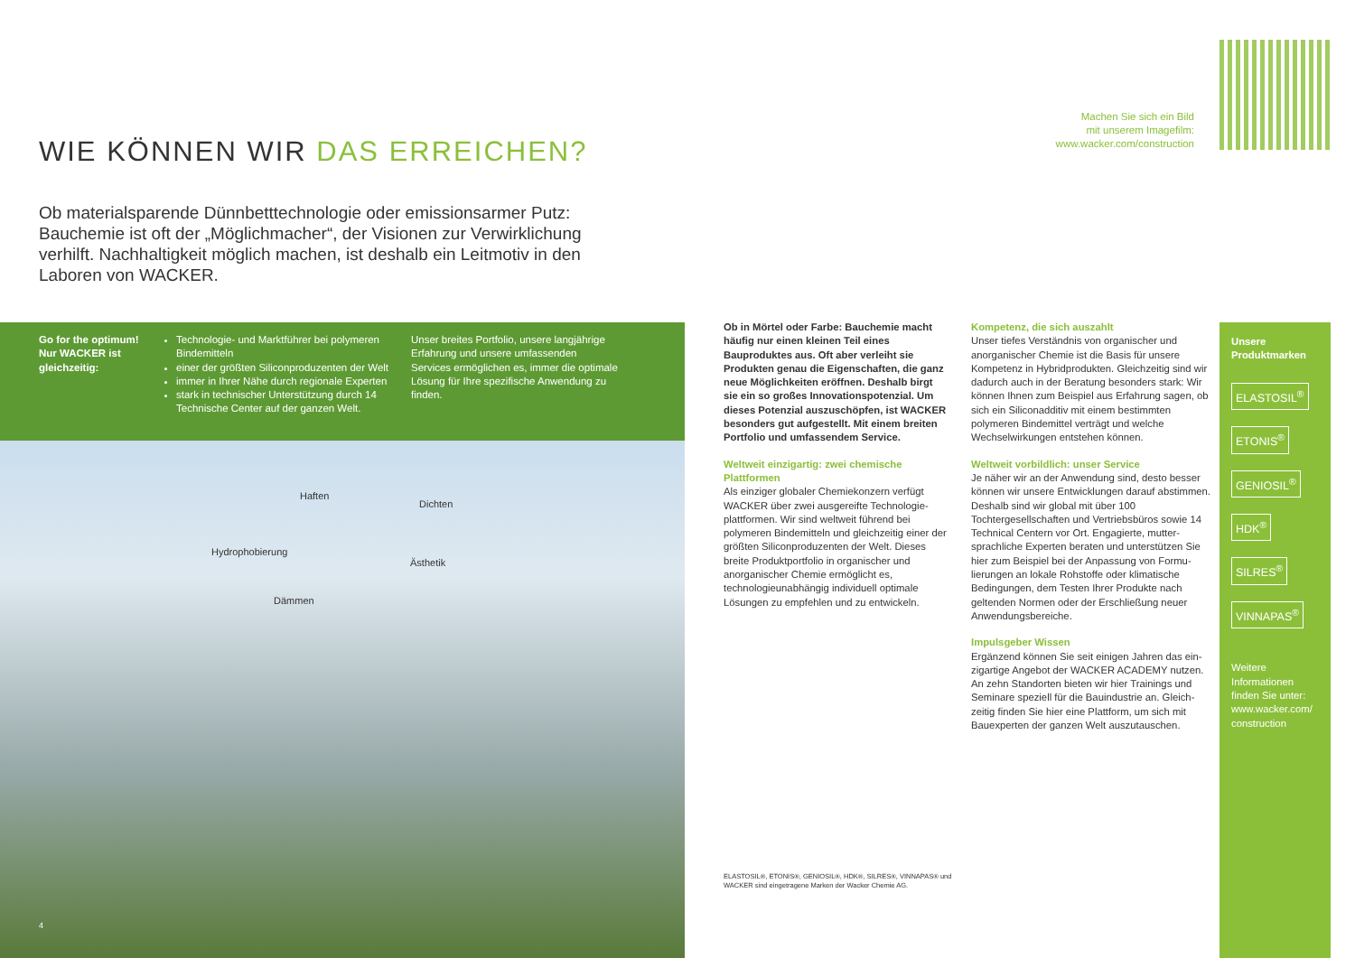Machen Sie sich ein Bild
mit unserem Imagefilm:
www.wacker.com/construction
WIE KÖNNEN WIR DAS ERREICHEN?
Ob materialsparende Dünnbetttechnologie oder emissionsarmer Putz: Bauchemie ist oft der „Möglichmacher“, der Visionen zur Verwirklichung verhilft. Nachhaltigkeit möglich machen, ist deshalb ein Leitmotiv in den Laboren von WACKER.
Go for the optimum!
Nur WACKER ist gleichzeitig:
Technologie- und Marktführer bei polymeren Bindemitteln
einer der größten Siliconproduzenten der Welt
immer in Ihrer Nähe durch regionale Experten
stark in technischer Unterstützung durch 14 Technische Center auf der ganzen Welt.
Unser breites Portfolio, unsere langjährige Erfahrung und unsere umfassenden Services ermöglichen es, immer die optimale Lösung für Ihre spezifische Anwendung zu finden.
Haften
Dichten
Hydrophobierung
Ästhetik
Dämmen
Ob in Mörtel oder Farbe: Bauchemie macht häufig nur einen kleinen Teil eines Bauproduktes aus. Oft aber verleiht sie Produkten genau die Eigenschaften, die ganz neue Möglichkeiten eröffnen. Deshalb birgt sie ein so großes Innovations­potenzial. Um dieses Potenzial auszu­schöpfen, ist WACKER besonders gut aufgestellt. Mit einem breiten Portfolio und umfassendem Service.
Weltweit einzigartig: zwei chemische Plattformen
Als einziger globaler Chemiekonzern verfügt WACKER über zwei ausgereifte Technologie­plattformen. Wir sind weltweit führend bei polymeren Bindemitteln und gleichzeitig einer der größten Siliconproduzenten der Welt. Dieses breite Produktportfolio in organischer und anorganischer Chemie ermöglicht es, technologieunabhängig individuell optimale Lösungen zu empfehlen und zu entwickeln.
Kompetenz, die sich auszahlt
Unser tiefes Verständnis von organischer und anorganischer Chemie ist die Basis für unsere Kompetenz in Hybridprodukten. Gleichzeitig sind wir dadurch auch in der Beratung besonders stark: Wir können Ihnen zum Beispiel aus Erfahrung sagen, ob sich ein Siliconadditiv mit einem bestimmten polymeren Bindemittel verträgt und welche Wechselwirkungen entstehen können.
Weltweit vorbildlich: unser Service
Je näher wir an der Anwendung sind, desto besser können wir unsere Entwicklungen darauf abstimmen. Deshalb sind wir global mit über 100 Tochtergesellschaften und Vertriebsbüros sowie 14 Technical Centern vor Ort. Engagierte, mutter­sprachliche Experten beraten und unterstützen Sie hier zum Beispiel bei der Anpassung von Formu­lierungen an lokale Rohstoffe oder klimatische Bedingungen, dem Testen Ihrer Produkte nach geltenden Normen oder der Erschließung neuer Anwendungsbereiche.
Impulsgeber Wissen
Ergänzend können Sie seit einigen Jahren das ein­zigartige Angebot der WACKER ACADEMY nutzen. An zehn Standorten bieten wir hier Trainings und Seminare speziell für die Bauindustrie an. Gleich­zeitig finden Sie hier eine Plattform, um sich mit Bauexperten der ganzen Welt auszutauschen.
Unsere Produktmarken
ELASTOSIL<sup>®</sup>
ETONIS<sup>®</sup>
GENIOSIL<sup>®</sup>
HDK<sup>®</sup>
SILRES<sup>®</sup>
VINNAPAS<sup>®</sup>
Weitere Informationen finden Sie unter: www.wacker.com/ construction
ELASTOSIL®, ETONIS®, GENIOSIL®, HDK®, SILRES®, VINNAPAS® und
WACKER sind eingetragene Marken der Wacker Chemie AG.
4